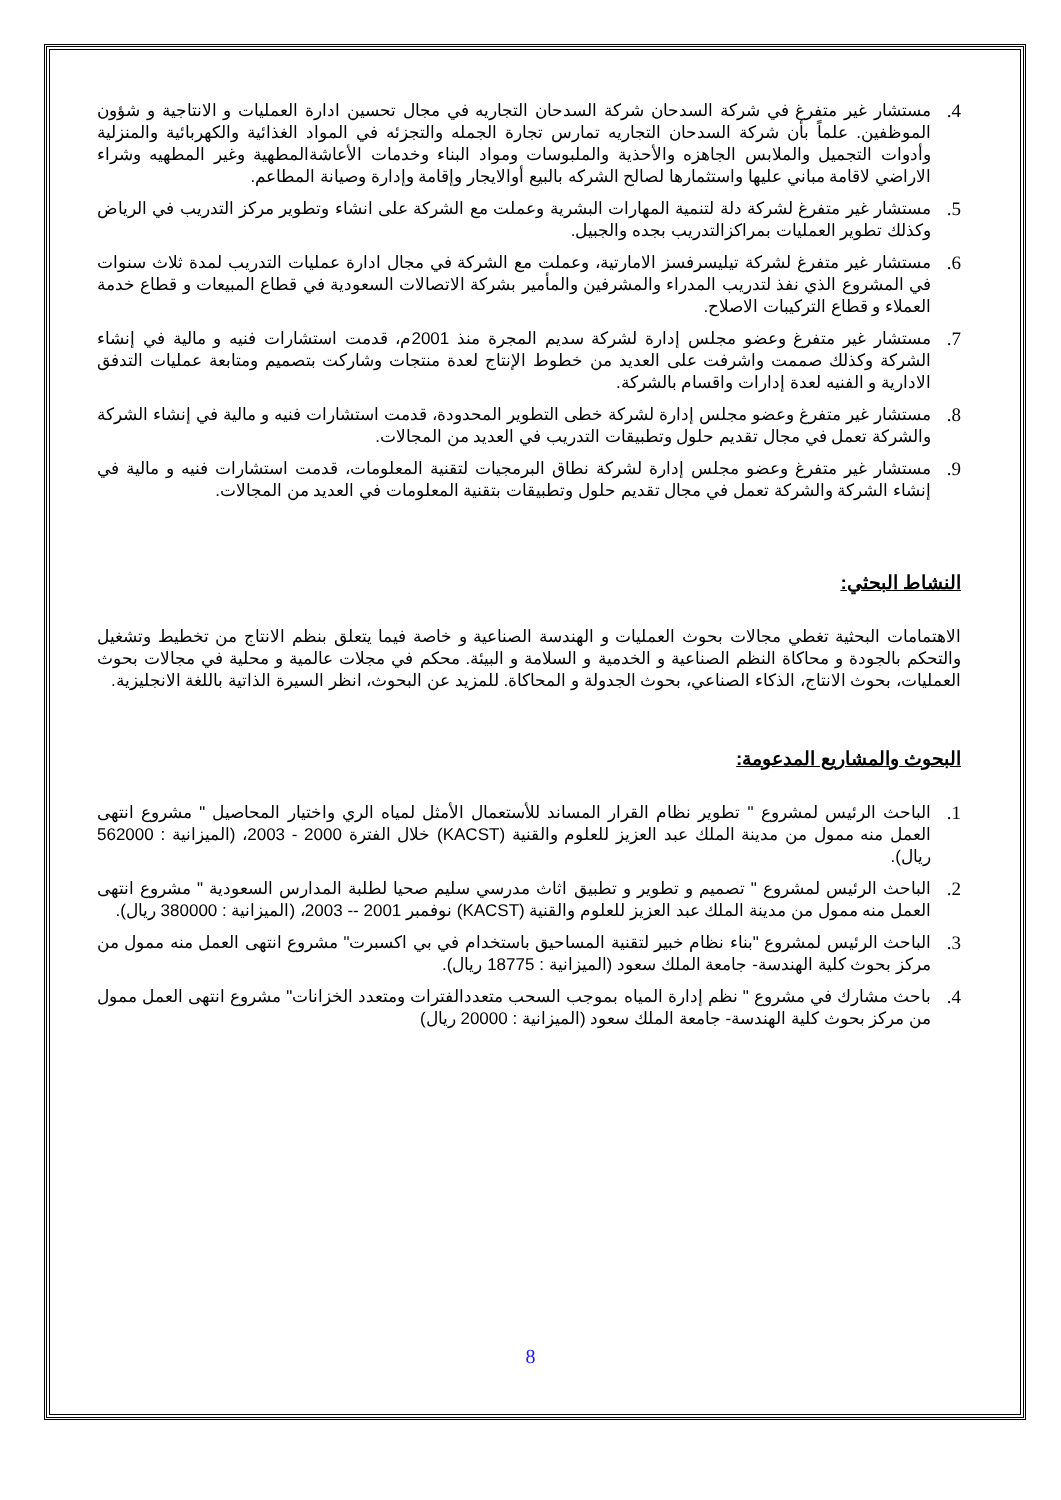4. مستشار غير متفرغ في شركة السدحان شركة السدحان التجاريه في مجال تحسين ادارة العمليات و الانتاجية و شؤون الموظفين. علماً بأن شركة السدحان التجاريه تمارس تجارة الجمله والتجزئه في المواد الغذائية والكهربائية والمنزلية وأدوات التجميل والملابس الجاهزه والأحذية والملبوسات ومواد البناء وخدمات الأعاشةالمطهية وغير المطهيه وشراء الاراضي لاقامة مباني عليها واستثمارها لصالح الشركه بالبيع أوالايجار وإقامة وإدارة وصيانة المطاعم.
5. مستشار غير متفرغ لشركة دلة لتنمية المهارات البشرية وعملت مع الشركة على انشاء وتطوير مركز التدريب في الرياض وكذلك تطوير العمليات بمراكزالتدريب بجده والجبيل.
6. مستشار غير متفرغ لشركة تيليسرفسز الامارتية، وعملت مع الشركة في مجال ادارة عمليات التدريب لمدة ثلاث سنوات في المشروع الذي نفذ لتدريب المدراء والمشرفين والمأمير بشركة الاتصالات السعودية في قطاع المبيعات و قطاع خدمة العملاء و قطاع التركيبات الاصلاح.
7. مستشار غير متفرغ وعضو مجلس إدارة لشركة سديم المجرة منذ 2001م، قدمت استشارات فنيه و مالية في إنشاء الشركة وكذلك صممت واشرفت على العديد من خطوط الإنتاج لعدة منتجات وشاركت بتصميم ومتابعة عمليات التدفق الادارية و الفنيه لعدة إدارات واقسام بالشركة.
8. مستشار غير متفرغ وعضو مجلس إدارة لشركة خطى التطوير المحدودة، قدمت استشارات فنيه و مالية في إنشاء الشركة والشركة تعمل في مجال تقديم حلول وتطبيقات التدريب في العديد من المجالات.
9. مستشار غير متفرغ وعضو مجلس إدارة لشركة نطاق البرمجيات لتقنية المعلومات، قدمت استشارات فنيه و مالية في إنشاء الشركة والشركة تعمل في مجال تقديم حلول وتطبيقات بتقنية المعلومات في العديد من المجالات.
النشاط البحثي:
الاهتمامات البحثية تغطي مجالات بحوث العمليات و الهندسة الصناعية و خاصة فيما يتعلق بنظم الانتاج من تخطيط وتشغيل والتحكم بالجودة و محاكاة النظم الصناعية و الخدمية و السلامة و البيئة. محكم في مجلات عالمية و محلية في مجالات بحوث العمليات، بحوث الانتاج، الذكاء الصناعي، بحوث الجدولة و المحاكاة. للمزيد عن البحوث، انظر السيرة الذاتية باللغة الانجليزية.
البحوث والمشاريع المدعومة:
1. الباحث الرئيس لمشروع " تطوير نظام القرار المساند للأستعمال الأمثل لمياه الري واختيار المحاصيل " مشروع انتهى العمل منه ممول من مدينة الملك عبد العزيز للعلوم والقنية (KACST) خلال الفترة 2000 - 2003، (الميزانية : 562000 ريال).
2. الباحث الرئيس لمشروع " تصميم و تطوير و تطبيق اثاث مدرسي سليم صحيا لطلبة المدارس السعودية " مشروع انتهى العمل منه ممول من مدينة الملك عبد العزيز للعلوم والقنية (KACST) نوفمبر 2001 -- 2003، (الميزانية : 380000 ريال).
3. الباحث الرئيس لمشروع "بناء نظام خبير لتقنية المساحيق باستخدام في بي اكسبرت" مشروع انتهى العمل منه ممول من مركز بحوث كلية الهندسة- جامعة الملك سعود (الميزانية : 18775 ريال).
4. باحث مشارك في مشروع " نظم إدارة المياه بموجب السحب متعددالفترات ومتعدد الخزانات" مشروع انتهى العمل ممول من مركز بحوث كلية الهندسة- جامعة الملك سعود (الميزانية : 20000 ريال)
8